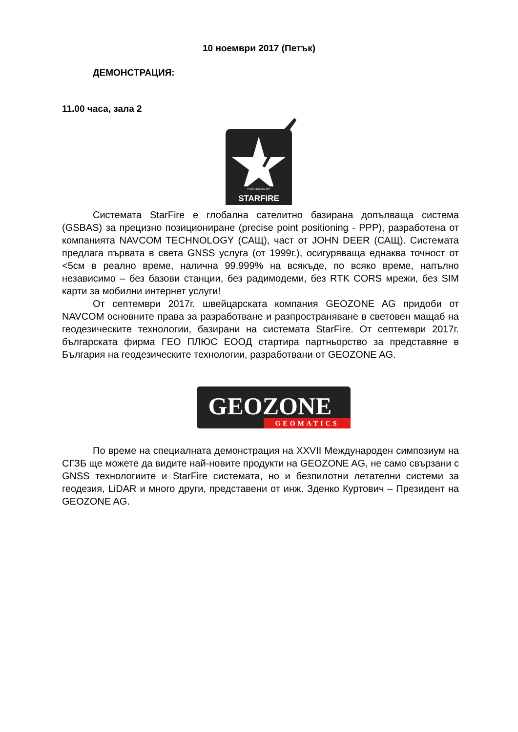10 ноември 2017 (Петък)
ДЕМОНСТРАЦИЯ:
11.00 часа, зала 2
POSITIONED BY
STARFIRE
Системата StarFire е глобална сателитно базирана допълваща система (GSBAS) за прецизно позициониране (precise point positioning - PPP), разработена от компанията NAVCOM TECHNOLOGY (САЩ), част от JOHN DEER (САЩ). Системата предлага първата в света GNSS услуга (от 1999г.), осигуряваща еднаква точност от <5см в реално време, налична 99.999% на всякъде, по всяко време, напълно независимо – без базови станции, без радимодеми, без RTK CORS мрежи, без SIM карти за мобилни интернет услуги!
От септември 2017г. швейцарската компания GEOZONE AG придоби от NAVCOM основните права за разработване и разпространяване в световен мащаб на геодезическите технологии, базирани на системата StarFire. От септември 2017г. българската фирма ГЕО ПЛЮС ЕООД стартира партньорство за представяне в България на геодезическите технологии, разработвани от GEOZONE AG.
GEOZONE
GEOMATICS
По време на специалната демонстрация на XXVII Международен симпозиум на СГЗБ ще можете да видите най-новите продукти на GEOZONE AG, не само свързани с GNSS технологиите и StarFire системата, но и безпилотни летателни системи за геодезия, LiDAR и много други, представени от инж. Зденко Куртович – Президент на GEOZONE AG.